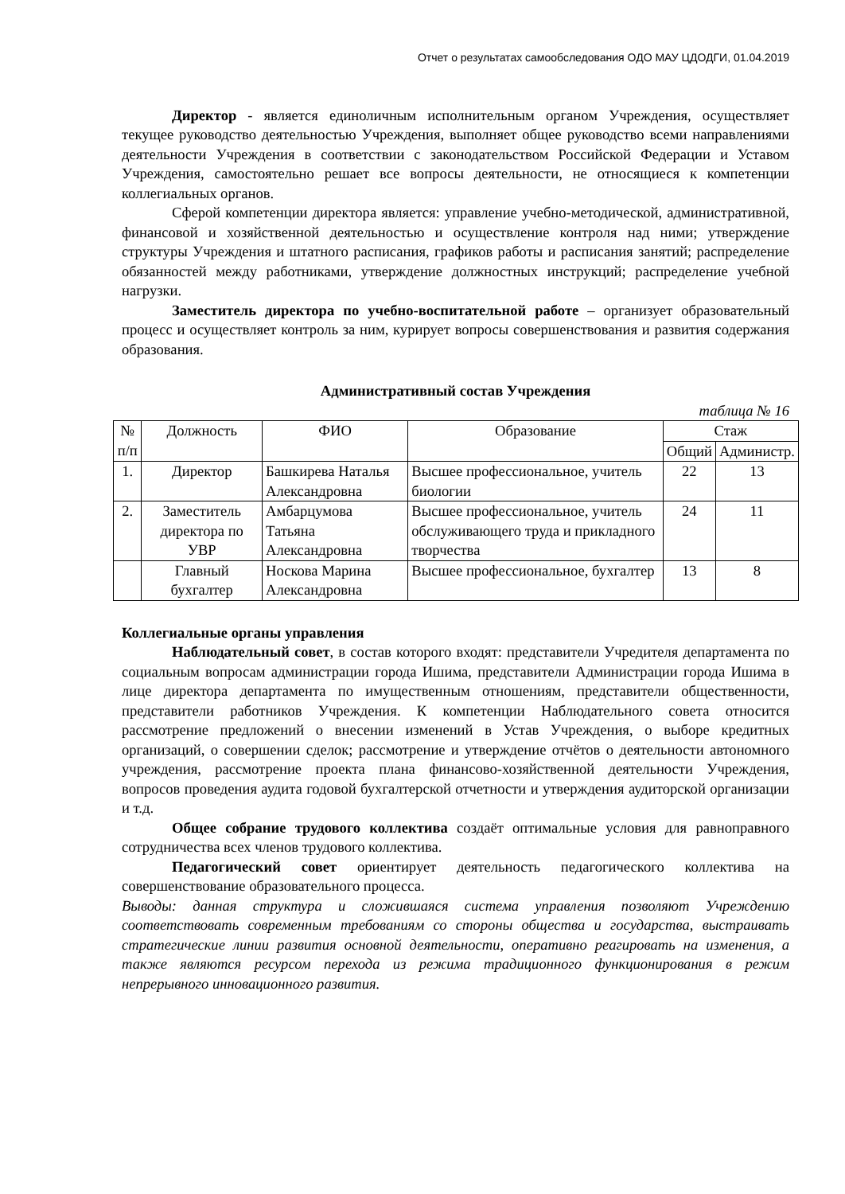Отчет о результатах самообследования ОДО МАУ ЦДОДГИ, 01.04.2019
Директор - является единоличным исполнительным органом Учреждения, осуществляет текущее руководство деятельностью Учреждения, выполняет общее руководство всеми направлениями деятельности Учреждения в соответствии с законодательством Российской Федерации и Уставом Учреждения, самостоятельно решает все вопросы деятельности, не относящиеся к компетенции коллегиальных органов.
Сферой компетенции директора является: управление учебно-методической, административной, финансовой и хозяйственной деятельностью и осуществление контроля над ними; утверждение структуры Учреждения и штатного расписания, графиков работы и расписания занятий; распределение обязанностей между работниками, утверждение должностных инструкций; распределение учебной нагрузки.
Заместитель директора по учебно-воспитательной работе – организует образовательный процесс и осуществляет контроль за ним, курирует вопросы совершенствования и развития содержания образования.
Административный состав Учреждения
таблица № 16
| № п/п | Должность | ФИО | Образование | Стаж | |
| --- | --- | --- | --- | --- | --- |
| | | | | Общий | Администр. |
| 1. | Директор | Башкирева Наталья Александровна | Высшее профессиональное, учитель биологии | 22 | 13 |
| 2. | Заместитель директора по УВР | Амбарцумова Татьяна Александровна | Высшее профессиональное, учитель обслуживающего труда и прикладного творчества | 24 | 11 |
| | Главный бухгалтер | Носкова Марина Александровна | Высшее профессиональное, бухгалтер | 13 | 8 |
Коллегиальные органы управления
Наблюдательный совет, в состав которого входят: представители Учредителя департамента по социальным вопросам администрации города Ишима, представители Администрации города Ишима в лице директора департамента по имущественным отношениям, представители общественности, представители работников Учреждения. К компетенции Наблюдательного совета относится рассмотрение предложений о внесении изменений в Устав Учреждения, о выборе кредитных организаций, о совершении сделок; рассмотрение и утверждение отчётов о деятельности автономного учреждения, рассмотрение проекта плана финансово-хозяйственной деятельности Учреждения, вопросов проведения аудита годовой бухгалтерской отчетности и утверждения аудиторской организации и т.д.
Общее собрание трудового коллектива создаёт оптимальные условия для равноправного сотрудничества всех членов трудового коллектива.
Педагогический совет ориентирует деятельность педагогического коллектива на совершенствование образовательного процесса.
Выводы: данная структура и сложившаяся система управления позволяют Учреждению соответствовать современным требованиям со стороны общества и государства, выстраивать стратегические линии развития основной деятельности, оперативно реагировать на изменения, а также являются ресурсом перехода из режима традиционного функционирования в режим непрерывного инновационного развития.